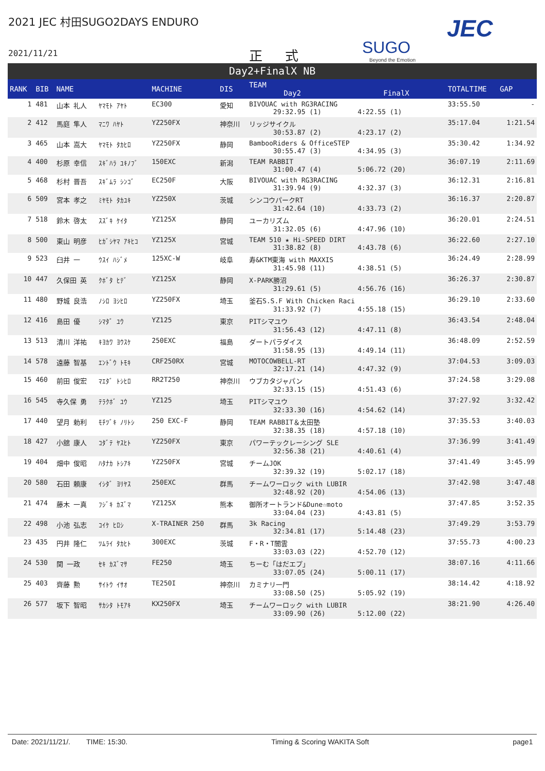2021 JEC 村田SUGO2DAYS ENDURO
2021/11/21 正 式 SUGO
Beyond the Emotion
JEC
Day2+FinalX NB
| RANK | BIB | NAME | | MACHINE | DIS | TEAM Day2 FinalX | TOTALTIME | GAP |
| --- | --- | --- | --- | --- | --- | --- | --- | --- |
| 1 | 481 | 山本 礼人 | ﾔﾏﾓﾄ ｱﾔﾄ | EC300 | 愛知 | BIVOUAC with RG3RACING 29:32.95 (1) 4:22.55 (1) | 33:55.50 | - |
| 2 | 412 | 馬庭 隼人 | ﾏﾆﾜ ﾊﾔﾄ | YZ250FX | 神奈川 | リッジサイクル 30:53.87 (2) 4:23.17 (2) | 35:17.04 | 1:21.54 |
| 3 | 465 | 山本 嵩大 | ﾔﾏﾓﾄ ﾀｶﾋﾛ | YZ250FX | 静岡 | BambooRiders & OfficeSTEP 30:55.47 (3) 4:34.95 (3) | 35:30.42 | 1:34.92 |
| 4 | 400 | 杉原 幸信 | ｽｷﾞﾊﾗ ﾕｷﾉﾌﾞ | 150EXC | 新潟 | TEAM RABBIT 31:00.47 (4) 5:06.72 (20) | 36:07.19 | 2:11.69 |
| 5 | 468 | 杉村 晋吾 | ｽｷﾞﾑﾗ ｼﾝｺﾞ | EC250F | 大阪 | BIVOUAC with RG3RACING 31:39.94 (9) 4:32.37 (3) | 36:12.31 | 2:16.81 |
| 6 | 509 | 宮本 孝之 | ﾐﾔﾓﾄ ﾀｶﾕｷ | YZ250X | 茨城 | シンコウパークRT 31:42.64 (10) 4:33.73 (2) | 36:16.37 | 2:20.87 |
| 7 | 518 | 鈴木 啓太 | ｽｽﾞｷ ｹｲﾀ | YZ125X | 静岡 | ユーカリズム 31:32.05 (6) 4:47.96 (10) | 36:20.01 | 2:24.51 |
| 8 | 500 | 東山 明彦 | ﾋｶﾞｼﾔﾏ ｱｷﾋｺ | YZ125X | 宮城 | TEAM 510 ★ Hi-SPEED DIRT 31:38.82 (8) 4:43.78 (6) | 36:22.60 | 2:27.10 |
| 9 | 523 | 臼井 一 | ｳｽｲ ﾊｼﾞﾒ | 125XC-W | 岐阜 | 寿&KTM東海 with MAXXIS 31:45.98 (11) 4:38.51 (5) | 36:24.49 | 2:28.99 |
| 10 | 447 | 久保田 英 | ｸﾎﾞﾀ ﾋﾃﾞ | YZ125X | 静岡 | X-PARK勝沼 31:29.61 (5) 4:56.76 (16) | 36:26.37 | 2:30.87 |
| 11 | 480 | 野城 良浩 | ﾉｼﾛ ﾖｼﾋﾛ | YZ250FX | 埼玉 | 釜石S.S.F With Chicken Raci 31:33.92 (7) 4:55.18 (15) | 36:29.10 | 2:33.60 |
| 12 | 416 | 島田 優 | ｼﾏﾀﾞ ﾕｳ | YZ125 | 東京 | PITシマユウ 31:56.43 (12) 4:47.11 (8) | 36:43.54 | 2:48.04 |
| 13 | 513 | 清川 洋祐 | ｷﾖｶﾜ ﾖｳｽｹ | 250EXC | 福島 | ダートパラダイス 31:58.95 (13) 4:49.14 (11) | 36:48.09 | 2:52.59 |
| 14 | 578 | 遠藤 智基 | ｴﾝﾄﾞｳ ﾄﾓｷ | CRF250RX | 宮城 | MOTOCOWBELL-RT 32:17.21 (14) 4:47.32 (9) | 37:04.53 | 3:09.03 |
| 15 | 460 | 前田 俊宏 | ﾏｴﾀﾞ ﾄｼﾋﾛ | RR2T250 | 神奈川 | ウブカタジャパン 32:33.15 (15) 4:51.43 (6) | 37:24.58 | 3:29.08 |
| 16 | 545 | 寺久保 勇 | ﾃﾗｸﾎﾞ ﾕｳ | YZ125 | 埼玉 | PITシマユウ 32:33.30 (16) 4:54.62 (14) | 37:27.92 | 3:32.42 |
| 17 | 440 | 望月 勅利 | ﾓﾁﾂﾞｷ ﾉﾘﾄｼ | 250 EXC-F | 静岡 | TEAM RABBIT＆太田塾 32:38.35 (18) 4:57.18 (10) | 37:35.53 | 3:40.03 |
| 18 | 427 | 小舘 康人 | ｺﾀﾞﾃ ﾔｽﾋﾄ | YZ250FX | 東京 | パワーテックレーシング SLE 32:56.38 (21) 4:40.61 (4) | 37:36.99 | 3:41.49 |
| 19 | 404 | 畑中 俊昭 | ﾊﾀﾅｶ ﾄｼｱｷ | YZ250FX | 宮城 | チームJOK 32:39.32 (19) 5:02.17 (18) | 37:41.49 | 3:45.99 |
| 20 | 580 | 石田 頼康 | ｲｼﾀﾞ ﾖﾘﾔｽ | 250EXC | 群馬 | チームワーロック with LUBIR 32:48.92 (20) 4:54.06 (13) | 37:42.98 | 3:47.48 |
| 21 | 474 | 藤木 一真 | ﾌｼﾞｷ ｶｽﾞﾏ | YZ125X | 熊本 | 御所オートランド&Dune☆moto 33:04.04 (23) 4:43.81 (5) | 37:47.85 | 3:52.35 |
| 22 | 498 | 小池 弘志 | ｺｲｹ ﾋﾛｼ | X-TRAINER 250 | 群馬 | 3k Racing 32:34.81 (17) 5:14.48 (23) | 37:49.29 | 3:53.79 |
| 23 | 435 | 円井 隆仁 | ﾂﾑﾗｲ ﾀｶﾋﾄ | 300EXC | 茨城 | F・R・T闇雲 33:03.03 (22) 4:52.70 (12) | 37:55.73 | 4:00.23 |
| 24 | 530 | 関 一政 | ｾｷ ｶｽﾞﾏｻ | FE250 | 埼玉 | ちーむ「はだエプ」 33:07.05 (24) 5:00.11 (17) | 38:07.16 | 4:11.66 |
| 25 | 403 | 齊藤 勲 | ｻｲﾄｳ ｲｻｵ | TE250I | 神奈川 | カミナリ一門 33:08.50 (25) 5:05.92 (19) | 38:14.42 | 4:18.92 |
| 26 | 577 | 坂下 智昭 | ｻｶｼﾀ ﾄﾓｱｷ | KX250FX | 埼玉 | チームワーロック with LUBIR 33:09.90 (26) 5:12.00 (22) | 38:21.90 | 4:26.40 |
Date: 2021/11/21/. TIME: 15:30. Timing & Scoring WAKITA Soft page1